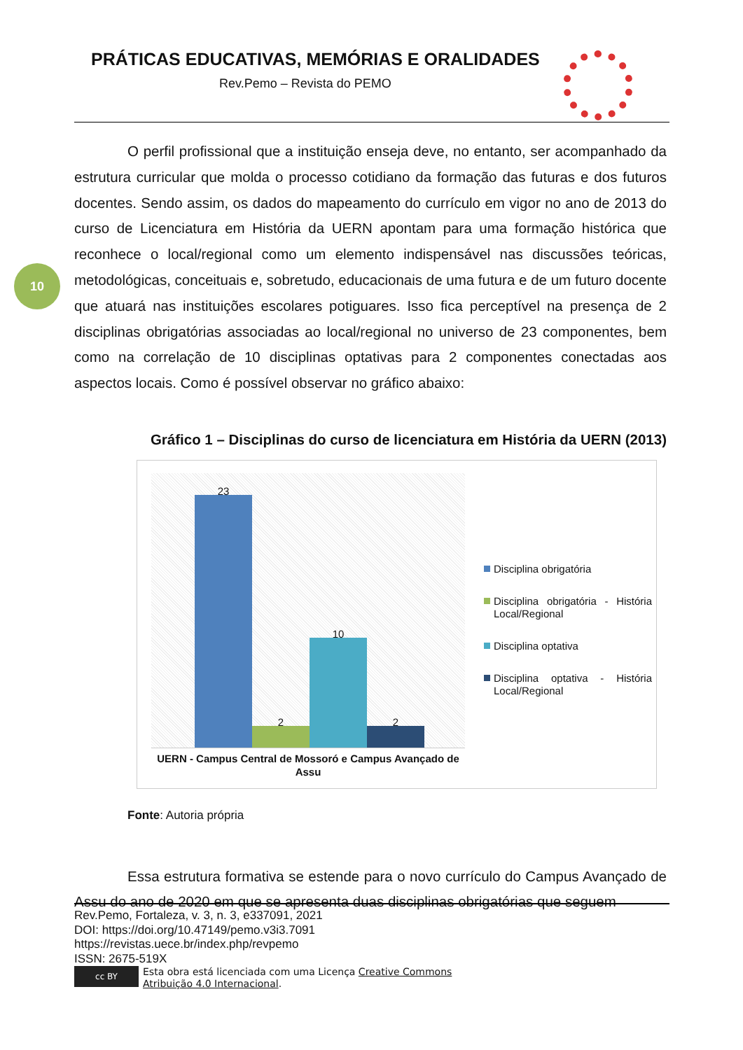PRÁTICAS EDUCATIVAS, MEMÓRIAS E ORALIDADES
Rev.Pemo – Revista do PEMO
10
O perfil profissional que a instituição enseja deve, no entanto, ser acompanhado da estrutura curricular que molda o processo cotidiano da formação das futuras e dos futuros docentes. Sendo assim, os dados do mapeamento do currículo em vigor no ano de 2013 do curso de Licenciatura em História da UERN apontam para uma formação histórica que reconhece o local/regional como um elemento indispensável nas discussões teóricas, metodológicas, conceituais e, sobretudo, educacionais de uma futura e de um futuro docente que atuará nas instituições escolares potiguares. Isso fica perceptível na presença de 2 disciplinas obrigatórias associadas ao local/regional no universo de 23 componentes, bem como na correlação de 10 disciplinas optativas para 2 componentes conectadas aos aspectos locais. Como é possível observar no gráfico abaixo:
Gráfico 1 – Disciplinas do curso de licenciatura em História da UERN (2013)
23
2
10
2
UERN - Campus Central de Mossoró e Campus Avançado de Assu
Disciplina obrigatória
Disciplina obrigatória - História Local/Regional
Disciplina optativa
Disciplina optativa - História Local/Regional
Fonte: Autoria própria
Essa estrutura formativa se estende para o novo currículo do Campus Avançado de Assu do ano de 2020 em que se apresenta duas disciplinas obrigatórias que seguem
Rev.Pemo, Fortaleza, v. 3, n. 3, e337091, 2021
DOI: https://doi.org/10.47149/pemo.v3i3.7091
https://revistas.uece.br/index.php/revpemo
ISSN: 2675-519X
cc BY
Esta obra está licenciada com uma Licença Creative Commons
Atribuição 4.0 Internacional.